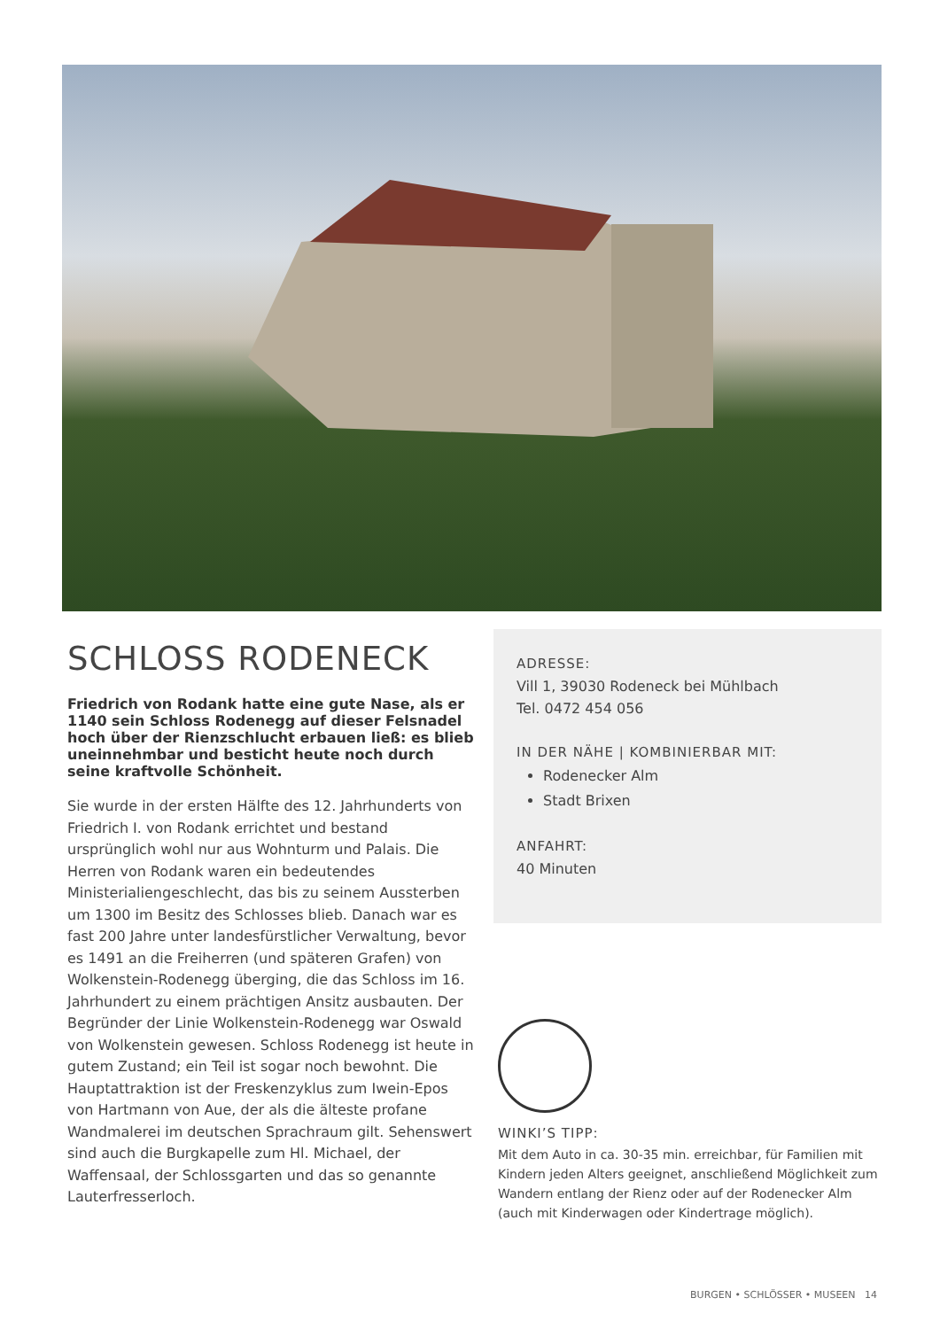SCHLOSS RODENECK
Friedrich von Rodank hatte eine gute Nase, als er 1140 sein Schloss Rodenegg auf dieser Felsnadel hoch über der Rienzschlucht erbauen ließ: es blieb uneinnehmbar und besticht heute noch durch seine kraftvolle Schönheit.
Sie wurde in der ersten Hälfte des 12. Jahrhunderts von Friedrich I. von Rodank errichtet und bestand ursprünglich wohl nur aus Wohnturm und Palais. Die Herren von Rodank waren ein bedeutendes Ministerialiengeschlecht, das bis zu seinem Aussterben um 1300 im Besitz des Schlosses blieb. Danach war es fast 200 Jahre unter landesfürstlicher Verwaltung, bevor es 1491 an die Freiherren (und späteren Grafen) von Wolkenstein-Rodenegg überging, die das Schloss im 16. Jahrhundert zu einem prächtigen Ansitz ausbauten. Der Begründer der Linie Wolkenstein-Rodenegg war Oswald von Wolkenstein gewesen. Schloss Rodenegg ist heute in gutem Zustand; ein Teil ist sogar noch bewohnt. Die Hauptattraktion ist der Freskenzyklus zum Iwein-Epos von Hartmann von Aue, der als die älteste profane Wandmalerei im deutschen Sprachraum gilt. Sehenswert sind auch die Burgkapelle zum Hl. Michael, der Waffensaal, der Schlossgarten und das so genannte Lauterfresserloch.
ADRESSE:
Vill 1, 39030 Rodeneck bei Mühlbach
Tel. 0472 454 056
IN DER NÄHE | KOMBINIERBAR MIT:
Rodenecker Alm
Stadt Brixen
ANFAHRT:
40 Minuten
WINKI’S TIPP:
Mit dem Auto in ca. 30-35 min. erreichbar, für Familien mit Kindern jeden Alters geeignet, anschließend Möglichkeit zum Wandern entlang der Rienz oder auf der Rodenecker Alm (auch mit Kinderwagen oder Kindertrage möglich).
BURGEN • SCHLÖSSER • MUSEEN 14